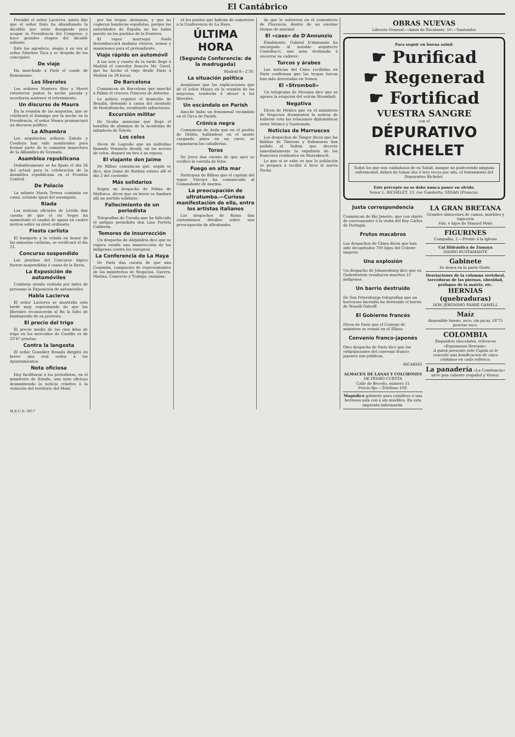El Cantábrico
Presidió el señor Lacierva, quien dijo que el señor Dato ha abandonado la Alcaldía por estar designado para ocupar la Presidencia del Congreso, y hace grandes elogios del Alcalde saliente.
Este los agradece, elogia á su vez al señor Sánchez Toca y se despide de los concejales.
De viaje
Ha marchado á París el conde de Romanones.
Los liberales
Los señores Montero Ríos y Moret estuvieron juntos la noche pasada y acordaron sostener el retraimiento.
Un discurso de Maura
En la reunión de las mayorías, que se celebrará el domingo por la noche en la Presidencia, el señor Maura pronunciará un discurso político.
La Alhambra
Los arquitectos señores Zabala y Cendoya han sido nombrados para formar parte de la comisión inspectora de la Alhambra de Granada.
Asamblea republicana
Definitivamente se ha fijado el día 26 del actual para la celebración de la Asamblea republicana en el Frontón Central.
De Palacio
La infanta María Teresa continúa en cama, estando igual del sarampión.
Riada
Las noticias oficiales de Lérida dan cuenta de que el río Segre ha aumentado el caudal de aguas en cuatro metros sobre su nivel ordinario.
Fiesta carlista
El banquete y la velada en honor de las minorías carlistas, se verificará el día 21.
Concurso suspendido
Las pruebas del Concurso hípico fueron suspendidas á causa de la lluvia.
La Exposición de automóviles
Continúa siendo visitada por miles de personas la Exposición de automóviles.
Habla Lacierva
El señor Lacierva se mostraba esta tarde muy esperanzado de que los liberales reconocerán al fin la falta de fundamento de su protesta.
El precio del trigo
El precio medio de los cien kilos de trigo en los mercados de Castilla es de 23'47 pesetas.
Contra la langosta
El señor González Besada dirigirá en breve una real orden á los Ayuntamientos.
Nota oficiosa
Hoy facilitaron á los periodistas, en el ministerio de Estado, una nota oficiosa desmintiendo la noticia relativa á la violación del territorio del Muni
por las tropas alemanas, y que no cogieron banderas españolas, porque las autoridades de España no las había puesto en los pueblos de la frontera.
El vapor marroquí Saida desembarcará mañana víveres, armas y municiones para el pretendiente.
Viaje rápido en automóvil
A las seis y cuarto de la tarde llegó á Madrid el corredor francés Mr. Gorel, que ha hecho el viaje desde París á Madrid en 28 horas.
De Barcelona
Comunican de Barcelona que marchó á Palma el crucero Princesa de Asturias.
La policía registró el domicilio de Brualla, detenido á causa del atentado de Hostafranchs, resultando infructuoso.
Excursión militar
De Ocaña anuncian que llegó el batallón de alumnos de la Academia de infantería de Toledo.
Los celos
Dicen de Logroño que un individuo llamado Venancio Aronil, en un acceso de celos, disparó un tiro á su esposa.
El viajante don Jaime
De Bilbao comunican que, según se dice, don Jaime de Borbón estuvo allí el día 2 del corriente.
Más solidarios
Según un despacho de Palma de Mallorca, dicen que en breve se fundará allí un partido solidario.
Fallecimiento de un periodista
Telegrafían de Coruña que ha fallecido el antiguo periodista don Lino Portela Calderón.
Temores de insurrección
Un despacho de Alejandría dice que se espera estalle una insurrección de los indígenas contra los europeos.
La Conferencia de La Haya
De París dan cuenta de que una Comisión, compuesta de representantes de los ministerios de Negocios, Guerra, Marina, Comercio y Trabajo, examina-
rá los puntos que habrán de someterse á la Conferencia de La Haya.
ÚLTIMA HORA
(Segunda Conferencia: de la madrugada)
Madrid 8—2'30.
La situación política
Asegúrase que las explicaciones que dé el señor Maura en la reunión de las mayorías, tenderán á atraer á los liberales.
Un escándalo en Parish
Anoche hubo un fenomenal escándalo en el Circo de Parish.
Crónica negra
Comunican de Avila que en el pueblo de Orbita, hallándose en el monte cargando pinos en un carro, se espantaron las caballerías.
Toros
De Jerez dan cuenta de que ayer se verificó la corrida de feria.
Fuego en alta mar
Participan de Bilbao que el capitán del vapor Vizcaya ha comunicado al Comandante de marina.
La preocupación de ultratumba.—Curiosa manifestación de ella, entre los artistas italianos
Los despachos de Roma dan curiosísimos detalles sobre una preocupación de ultratumba.
do que le entierren en el cementerio de Florencia, dentro de un enorme bloque de mármol.
El «caso» de D'Annunzio
Finalmente, Gabriel D'Annunzio ha encargado al notable arquitecto Castellucci, una urna destinada á encerrar su cadáver.
Turcos y árabes
Las noticias del Cairo recibidas en París confirman que las tropas turcas han sido derrotadas en Yemen.
El «Stromboli»
Un telegrama de Messina dice que se agrava la erupción del volcán Stromboli.
Negativa
Dicen de México que en el ministerio de Negocios desmienten la noticia de haberse roto las relaciones diplomáticas entre México y Guatemala.
Noticias de Marruecos
Los despachos de Tánger dicen que las kábilas de Timesus y Rahanuras han pedido al Sultán que decrete inmediatamente la expulsión de los franceses residentes en Marrakesch.
Lo que sí se sabe es que la población se prepara á recibir á tiros al nuevo Pachá.
OBRAS NUEVAS
Libreria General.—Amós de Escalante, 10.—Santander
Para seguir en buena salud:
☛ Purificad
☛ Regenerad
☛ Fortificad
VUESTRA SANGRE
con el
DÉPURATIVO RICHELET
Todos los que son cuidadosos de su Salud, aunque no padeciendo ninguna enfermedad, deben de tomar dos ó tres veces por año, el tratamiento del Depurativo Richelet.
Este précepte no se debe nunca poner en olvido.
Senor L. RICHELET, 13, rue Gambetta, SEDAN (Francia).
Justa correspondencia
Comunican de Río Janeiro, que con objeto de corresponder á la visita del Rey Carlos de Portugal.
Frutos macabros
Los despachos de China dicen que han sido decapitados 700 hijos del Celeste Imperio.
Una explosión
Un despacho de Johanesburg dice que en Goderfortein resultaron muertos 15 indígenas.
Un barrio destruído
De San Petersburgo telegrafían que un horroroso incendio ha destruído el barrio de Wassili Ostroff.
El Gobierno francés
Dicen de París que el Consejo de ministros se reunió en el Elíseo.
Convenio franco-japonés
Otro despacho de París dice que las estipulaciones del convenio franco-japonés son públicas.
RICARDO.
ALMACEN DE LANAS Y COLCHONES
DE PEDRO CUESTA
Calle de Becedo, número 11
Precio fijo.—Teléfono 108.
Magnífico gabinete para caballero ó una hermosa sala con ó sin muebles. En esta imprenta informarán.
LA GRAN BRETANA
Grandes almacenes de camas, muebles y tapicería
Vda. é hijos de Manuel Mata
FIGURINES
Compañía, 2.—Frente á la iglesia
Cal Hidráulica de Zumaya
ISIDRO BUSTAMANTE
Gabinete
Se desea en la parte Oeste.
Desviaciones de la columna vertebral, torceduras de las piernas, obesidad, prólapso de la matriz, etc.
HERNIAS (quebraduras)
DON JERÓNIMO FARRÉ GAMELL
Maíz
disponible bueno, seco, sin picar, 18'75 pesetas saco.
COLOMBIA
Exquisitos chocolates, refrescos «Espumosos Herranz».
A quien presente este Cupón se le concede una bonificación de cinco céntimos en cada refresco.
La panadería «La Constancia» sirve pan caliente (español y Viena).
M.E.C.D. 2017